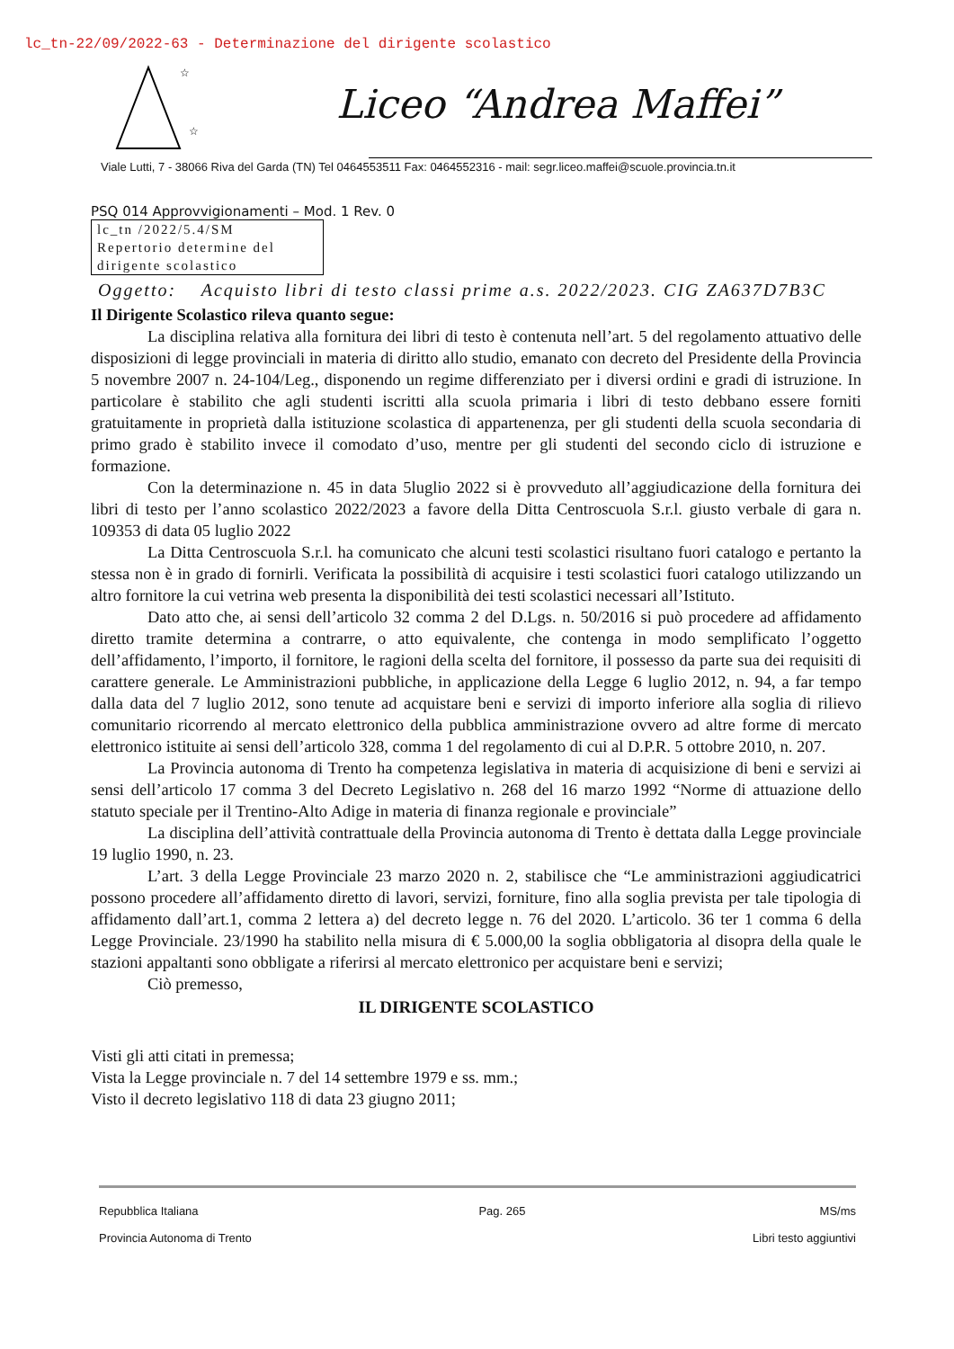lc_tn-22/09/2022-63 - Determinazione del dirigente scolastico
☆
☆
Liceo “Andrea Maffei”
Viale Lutti, 7 - 38066 Riva del Garda (TN) Tel 0464553511 Fax: 0464552316 - mail: segr.liceo.maffei@scuole.provincia.tn.it
PSQ 014 Approvvigionamenti – Mod. 1 Rev. 0
lc_tn /2022/5.4/SM
Repertorio determine del dirigente scolastico
Oggetto: Acquisto libri di testo classi prime a.s. 2022/2023. CIG ZA637D7B3C
Il Dirigente Scolastico rileva quanto segue:
La disciplina relativa alla fornitura dei libri di testo è contenuta nell’art. 5 del regolamento attuativo delle disposizioni di legge provinciali in materia di diritto allo studio, emanato con decreto del Presidente della Provincia 5 novembre 2007 n. 24-104/Leg., disponendo un regime differenziato per i diversi ordini e gradi di istruzione. In particolare è stabilito che agli studenti iscritti alla scuola primaria i libri di testo debbano essere forniti gratuitamente in proprietà dalla istituzione scolastica di appartenenza, per gli studenti della scuola secondaria di primo grado è stabilito invece il comodato d’uso, mentre per gli studenti del secondo ciclo di istruzione e formazione.
Con la determinazione n. 45 in data 5luglio 2022 si è provveduto all’aggiudicazione della fornitura dei libri di testo per l’anno scolastico 2022/2023 a favore della Ditta Centroscuola S.r.l. giusto verbale di gara n. 109353 di data 05 luglio 2022
La Ditta Centroscuola S.r.l. ha comunicato che alcuni testi scolastici risultano fuori catalogo e pertanto la stessa non è in grado di fornirli. Verificata la possibilità di acquisire i testi scolastici fuori catalogo utilizzando un altro fornitore la cui vetrina web presenta la disponibilità dei testi scolastici necessari all’Istituto.
Dato atto che, ai sensi dell’articolo 32 comma 2 del D.Lgs. n. 50/2016 si può procedere ad affidamento diretto tramite determina a contrarre, o atto equivalente, che contenga in modo semplificato l’oggetto dell’affidamento, l’importo, il fornitore, le ragioni della scelta del fornitore, il possesso da parte sua dei requisiti di carattere generale. Le Amministrazioni pubbliche, in applicazione della Legge 6 luglio 2012, n. 94, a far tempo dalla data del 7 luglio 2012, sono tenute ad acquistare beni e servizi di importo inferiore alla soglia di rilievo comunitario ricorrendo al mercato elettronico della pubblica amministrazione ovvero ad altre forme di mercato elettronico istituite ai sensi dell’articolo 328, comma 1 del regolamento di cui al D.P.R. 5 ottobre 2010, n. 207.
La Provincia autonoma di Trento ha competenza legislativa in materia di acquisizione di beni e servizi ai sensi dell’articolo 17 comma 3 del Decreto Legislativo n. 268 del 16 marzo 1992 “Norme di attuazione dello statuto speciale per il Trentino-Alto Adige in materia di finanza regionale e provinciale”
La disciplina dell’attività contrattuale della Provincia autonoma di Trento è dettata dalla Legge provinciale 19 luglio 1990, n. 23.
L’art. 3 della Legge Provinciale 23 marzo 2020 n. 2, stabilisce che “Le amministrazioni aggiudicatrici possono procedere all’affidamento diretto di lavori, servizi, forniture, fino alla soglia prevista per tale tipologia di affidamento dall’art.1, comma 2 lettera a) del decreto legge n. 76 del 2020. L’articolo. 36 ter 1 comma 6 della Legge Provinciale. 23/1990 ha stabilito nella misura di € 5.000,00 la soglia obbligatoria al disopra della quale le stazioni appaltanti sono obbligate a riferirsi al mercato elettronico per acquistare beni e servizi;
Ciò premesso,
IL DIRIGENTE SCOLASTICO
Visti gli atti citati in premessa;
Vista la Legge provinciale n. 7 del 14 settembre 1979 e ss. mm.;
Visto il decreto legislativo 118 di data 23 giugno 2011;
Repubblica Italiana
Provincia Autonoma di Trento
Pag. 265 MS/ms
Libri testo aggiuntivi